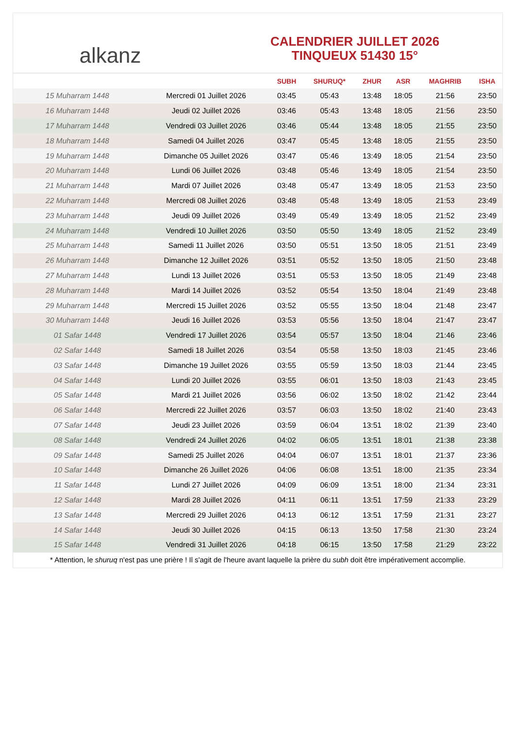alkanz
CALENDRIER JUILLET 2026
TINQUEUX 51430 15°
| | | SUBH | SHURUQ* | ZHUR | ASR | MAGHRIB | ISHA |
| --- | --- | --- | --- | --- | --- | --- | --- |
| 15 Muharram 1448 | Mercredi 01 Juillet 2026 | 03:45 | 05:43 | 13:48 | 18:05 | 21:56 | 23:50 |
| 16 Muharram 1448 | Jeudi 02 Juillet 2026 | 03:46 | 05:43 | 13:48 | 18:05 | 21:56 | 23:50 |
| 17 Muharram 1448 | Vendredi 03 Juillet 2026 | 03:46 | 05:44 | 13:48 | 18:05 | 21:55 | 23:50 |
| 18 Muharram 1448 | Samedi 04 Juillet 2026 | 03:47 | 05:45 | 13:48 | 18:05 | 21:55 | 23:50 |
| 19 Muharram 1448 | Dimanche 05 Juillet 2026 | 03:47 | 05:46 | 13:49 | 18:05 | 21:54 | 23:50 |
| 20 Muharram 1448 | Lundi 06 Juillet 2026 | 03:48 | 05:46 | 13:49 | 18:05 | 21:54 | 23:50 |
| 21 Muharram 1448 | Mardi 07 Juillet 2026 | 03:48 | 05:47 | 13:49 | 18:05 | 21:53 | 23:50 |
| 22 Muharram 1448 | Mercredi 08 Juillet 2026 | 03:48 | 05:48 | 13:49 | 18:05 | 21:53 | 23:49 |
| 23 Muharram 1448 | Jeudi 09 Juillet 2026 | 03:49 | 05:49 | 13:49 | 18:05 | 21:52 | 23:49 |
| 24 Muharram 1448 | Vendredi 10 Juillet 2026 | 03:50 | 05:50 | 13:49 | 18:05 | 21:52 | 23:49 |
| 25 Muharram 1448 | Samedi 11 Juillet 2026 | 03:50 | 05:51 | 13:50 | 18:05 | 21:51 | 23:49 |
| 26 Muharram 1448 | Dimanche 12 Juillet 2026 | 03:51 | 05:52 | 13:50 | 18:05 | 21:50 | 23:48 |
| 27 Muharram 1448 | Lundi 13 Juillet 2026 | 03:51 | 05:53 | 13:50 | 18:05 | 21:49 | 23:48 |
| 28 Muharram 1448 | Mardi 14 Juillet 2026 | 03:52 | 05:54 | 13:50 | 18:04 | 21:49 | 23:48 |
| 29 Muharram 1448 | Mercredi 15 Juillet 2026 | 03:52 | 05:55 | 13:50 | 18:04 | 21:48 | 23:47 |
| 30 Muharram 1448 | Jeudi 16 Juillet 2026 | 03:53 | 05:56 | 13:50 | 18:04 | 21:47 | 23:47 |
| 01 Safar 1448 | Vendredi 17 Juillet 2026 | 03:54 | 05:57 | 13:50 | 18:04 | 21:46 | 23:46 |
| 02 Safar 1448 | Samedi 18 Juillet 2026 | 03:54 | 05:58 | 13:50 | 18:03 | 21:45 | 23:46 |
| 03 Safar 1448 | Dimanche 19 Juillet 2026 | 03:55 | 05:59 | 13:50 | 18:03 | 21:44 | 23:45 |
| 04 Safar 1448 | Lundi 20 Juillet 2026 | 03:55 | 06:01 | 13:50 | 18:03 | 21:43 | 23:45 |
| 05 Safar 1448 | Mardi 21 Juillet 2026 | 03:56 | 06:02 | 13:50 | 18:02 | 21:42 | 23:44 |
| 06 Safar 1448 | Mercredi 22 Juillet 2026 | 03:57 | 06:03 | 13:50 | 18:02 | 21:40 | 23:43 |
| 07 Safar 1448 | Jeudi 23 Juillet 2026 | 03:59 | 06:04 | 13:51 | 18:02 | 21:39 | 23:40 |
| 08 Safar 1448 | Vendredi 24 Juillet 2026 | 04:02 | 06:05 | 13:51 | 18:01 | 21:38 | 23:38 |
| 09 Safar 1448 | Samedi 25 Juillet 2026 | 04:04 | 06:07 | 13:51 | 18:01 | 21:37 | 23:36 |
| 10 Safar 1448 | Dimanche 26 Juillet 2026 | 04:06 | 06:08 | 13:51 | 18:00 | 21:35 | 23:34 |
| 11 Safar 1448 | Lundi 27 Juillet 2026 | 04:09 | 06:09 | 13:51 | 18:00 | 21:34 | 23:31 |
| 12 Safar 1448 | Mardi 28 Juillet 2026 | 04:11 | 06:11 | 13:51 | 17:59 | 21:33 | 23:29 |
| 13 Safar 1448 | Mercredi 29 Juillet 2026 | 04:13 | 06:12 | 13:51 | 17:59 | 21:31 | 23:27 |
| 14 Safar 1448 | Jeudi 30 Juillet 2026 | 04:15 | 06:13 | 13:50 | 17:58 | 21:30 | 23:24 |
| 15 Safar 1448 | Vendredi 31 Juillet 2026 | 04:18 | 06:15 | 13:50 | 17:58 | 21:29 | 23:22 |
* Attention, le shuruq n'est pas une prière ! Il s'agit de l'heure avant laquelle la prière du subh doit être impérativement accomplie.